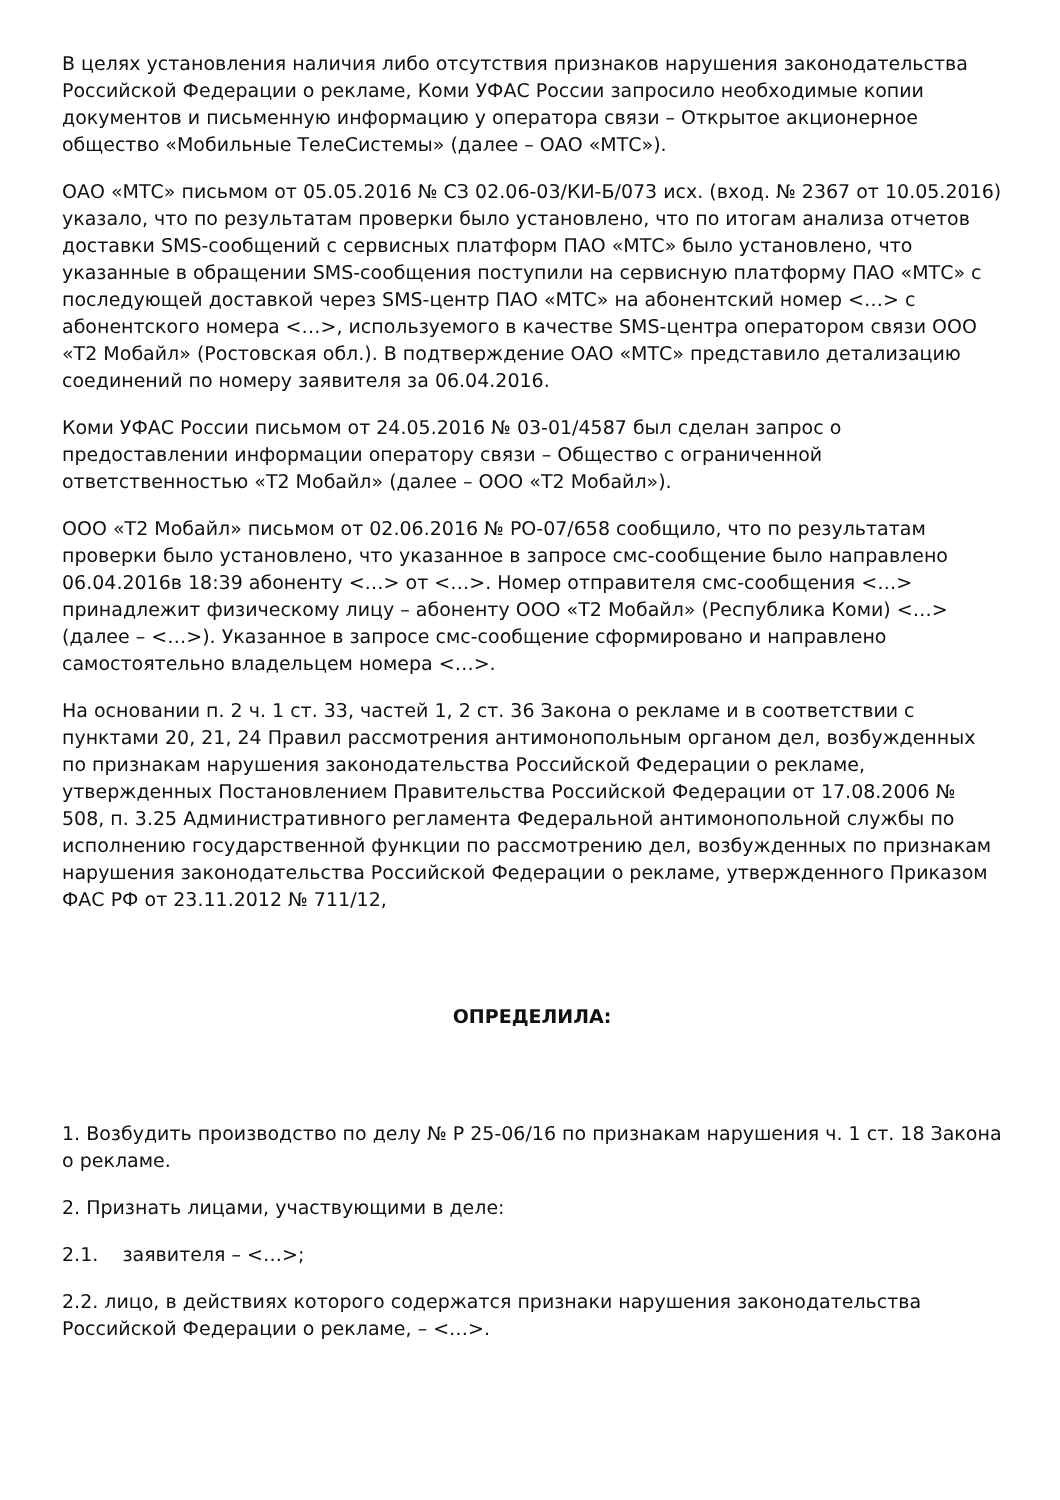В целях установления наличия либо отсутствия признаков нарушения законодательства Российской Федерации о рекламе, Коми УФАС России запросило необходимые копии документов и письменную информацию у оператора связи – Открытое акционерное общество «Мобильные ТелеСистемы» (далее – ОАО «МТС»).
ОАО «МТС» письмом от 05.05.2016 № СЗ 02.06-03/КИ-Б/073 исх. (вход. № 2367 от 10.05.2016) указало, что по результатам проверки было установлено, что по итогам анализа отчетов доставки SMS-сообщений с сервисных платформ ПАО «МТС» было установлено, что указанные в обращении SMS-сообщения поступили на сервисную платформу ПАО «МТС» с последующей доставкой через SMS-центр ПАО «МТС» на абонентский номер <…> с абонентского номера <…>, используемого в качестве SMS-центра оператором связи ООО «Т2 Мобайл» (Ростовская обл.). В подтверждение ОАО «МТС» представило детализацию соединений по номеру заявителя за 06.04.2016.
Коми УФАС России письмом от 24.05.2016 № 03-01/4587 был сделан запрос о предоставлении информации оператору связи – Общество с ограниченной ответственностью «Т2 Мобайл» (далее – ООО «Т2 Мобайл»).
ООО «Т2 Мобайл» письмом от 02.06.2016 № РО-07/658 сообщило, что по результатам проверки было установлено, что указанное в запросе смс-сообщение было направлено 06.04.2016в 18:39 абоненту <…> от <…>. Номер отправителя смс-сообщения <…> принадлежит физическому лицу – абоненту ООО «Т2 Мобайл» (Республика Коми) <…> (далее – <…>). Указанное в запросе смс-сообщение сформировано и направлено самостоятельно владельцем номера <…>.
На основании п. 2 ч. 1 ст. 33, частей 1, 2 ст. 36 Закона о рекламе и в соответствии с пунктами 20, 21, 24 Правил рассмотрения антимонопольным органом дел, возбужденных по признакам нарушения законодательства Российской Федерации о рекламе, утвержденных Постановлением Правительства Российской Федерации от 17.08.2006 № 508, п. 3.25 Административного регламента Федеральной антимонопольной службы по исполнению государственной функции по рассмотрению дел, возбужденных по признакам нарушения законодательства Российской Федерации о рекламе, утвержденного Приказом ФАС РФ от 23.11.2012 № 711/12,
ОПРЕДЕЛИЛА:
1. Возбудить производство по делу № Р 25-06/16 по признакам нарушения ч. 1 ст. 18 Закона о рекламе.
2. Признать лицами, участвующими в деле:
2.1. заявителя – <…>;
2.2. лицо, в действиях которого содержатся признаки нарушения законодательства Российской Федерации о рекламе, – <…>.